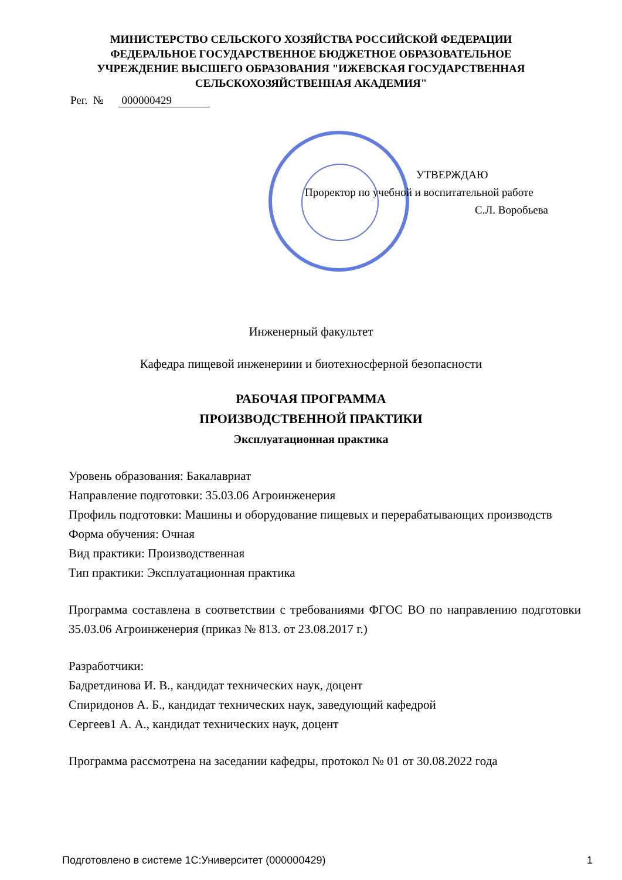МИНИСТЕРСТВО СЕЛЬСКОГО ХОЗЯЙСТВА РОССИЙСКОЙ ФЕДЕРАЦИИ
ФЕДЕРАЛЬНОЕ ГОСУДАРСТВЕННОЕ БЮДЖЕТНОЕ ОБРАЗОВАТЕЛЬНОЕ
УЧРЕЖДЕНИЕ ВЫСШЕГО ОБРАЗОВАНИЯ "ИЖЕВСКАЯ ГОСУДАРСТВЕННАЯ
СЕЛЬСКОХОЗЯЙСТВЕННАЯ АКАДЕМИЯ"
Рег. № 000000429
УТВЕРЖДАЮ
Проректор по учебной и воспитательной работе
С.Л. Воробьева
Инженерный факультет
Кафедра пищевой инженериии и биотехносферной безопасности
РАБОЧАЯ ПРОГРАММА
ПРОИЗВОДСТВЕННОЙ ПРАКТИКИ
Эксплуатационная практика
Уровень образования: Бакалавриат
Направление подготовки: 35.03.06 Агроинженерия
Профиль подготовки: Машины и оборудование пищевых и перерабатывающих производств
Форма обучения: Очная
Вид практики: Производственная
Тип практики: Эксплуатационная практика
Программа составлена в соответствии с требованиями ФГОС ВО по направлению подготовки 35.03.06 Агроинженерия (приказ № 813. от 23.08.2017 г.)
Разработчики:
Бадретдинова И. В., кандидат технических наук, доцент
Спиридонов А. Б., кандидат технических наук, заведующий кафедрой
Сергеев1 А. А., кандидат технических наук, доцент
Программа рассмотрена на заседании кафедры, протокол № 01 от 30.08.2022 года
Подготовлено в системе 1С:Университет (000000429) 1